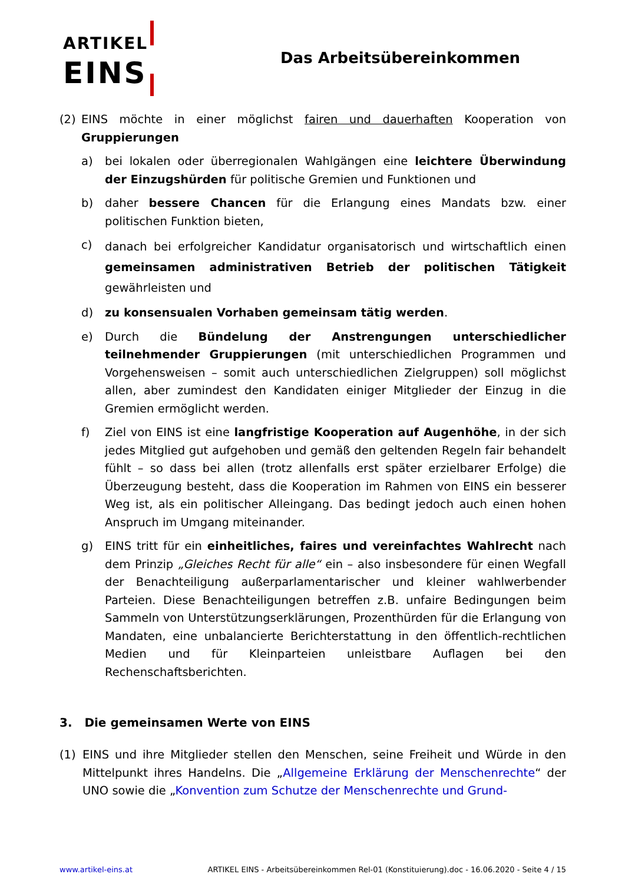ARTIKEL
EINS
Das Arbeitsübereinkommen
(2) EINS möchte in einer möglichst fairen und dauerhaften Kooperation von Gruppierungen
a) bei lokalen oder überregionalen Wahlgängen eine leichtere Überwindung der Einzugshürden für politische Gremien und Funktionen und
b) daher bessere Chancen für die Erlangung eines Mandats bzw. einer politischen Funktion bieten,
c)
danach bei erfolgreicher Kandidatur organisatorisch und wirtschaftlich einen gemeinsamen administrativen Betrieb der politischen Tätigkeit gewährleisten und
d) zu konsensualen Vorhaben gemeinsam tätig werden.
e) Durch die Bündelung der Anstrengungen unterschiedlicher teilnehmender Gruppierungen (mit unterschiedlichen Programmen und Vorgehensweisen – somit auch unterschiedlichen Zielgruppen) soll möglichst allen, aber zumindest den Kandidaten einiger Mitglieder der Einzug in die Gremien ermöglicht werden.
f) Ziel von EINS ist eine langfristige Kooperation auf Augenhöhe, in der sich jedes Mitglied gut aufgehoben und gemäß den geltenden Regeln fair behandelt fühlt – so dass bei allen (trotz allenfalls erst später erzielbarer Erfolge) die Überzeugung besteht, dass die Kooperation im Rahmen von EINS ein besserer Weg ist, als ein politischer Alleingang. Das bedingt jedoch auch einen hohen Anspruch im Umgang miteinander.
g) EINS tritt für ein einheitliches, faires und vereinfachtes Wahlrecht nach dem Prinzip „Gleiches Recht für alle“ ein – also insbesondere für einen Wegfall der Benachteiligung außerparlamentarischer und kleiner wahlwerbender Parteien. Diese Benachteiligungen betreffen z.B. unfaire Bedingungen beim Sammeln von Unterstützungserklärungen, Prozenthürden für die Erlangung von Mandaten, eine unbalancierte Berichterstattung in den öffentlich-rechtlichen Medien und für Kleinparteien unleistbare Auflagen bei den Rechenschaftsberichten.
3. Die gemeinsamen Werte von EINS
(1) EINS und ihre Mitglieder stellen den Menschen, seine Freiheit und Würde in den Mittelpunkt ihres Handelns. Die „Allgemeine Erklärung der Menschenrechte“ der UNO sowie die „Konvention zum Schutze der Menschenrechte und Grund-
www.artikel-eins.at ARTIKEL EINS - Arbeitsübereinkommen Rel-01 (Konstituierung).doc - 16.06.2020 - Seite 4 / 15